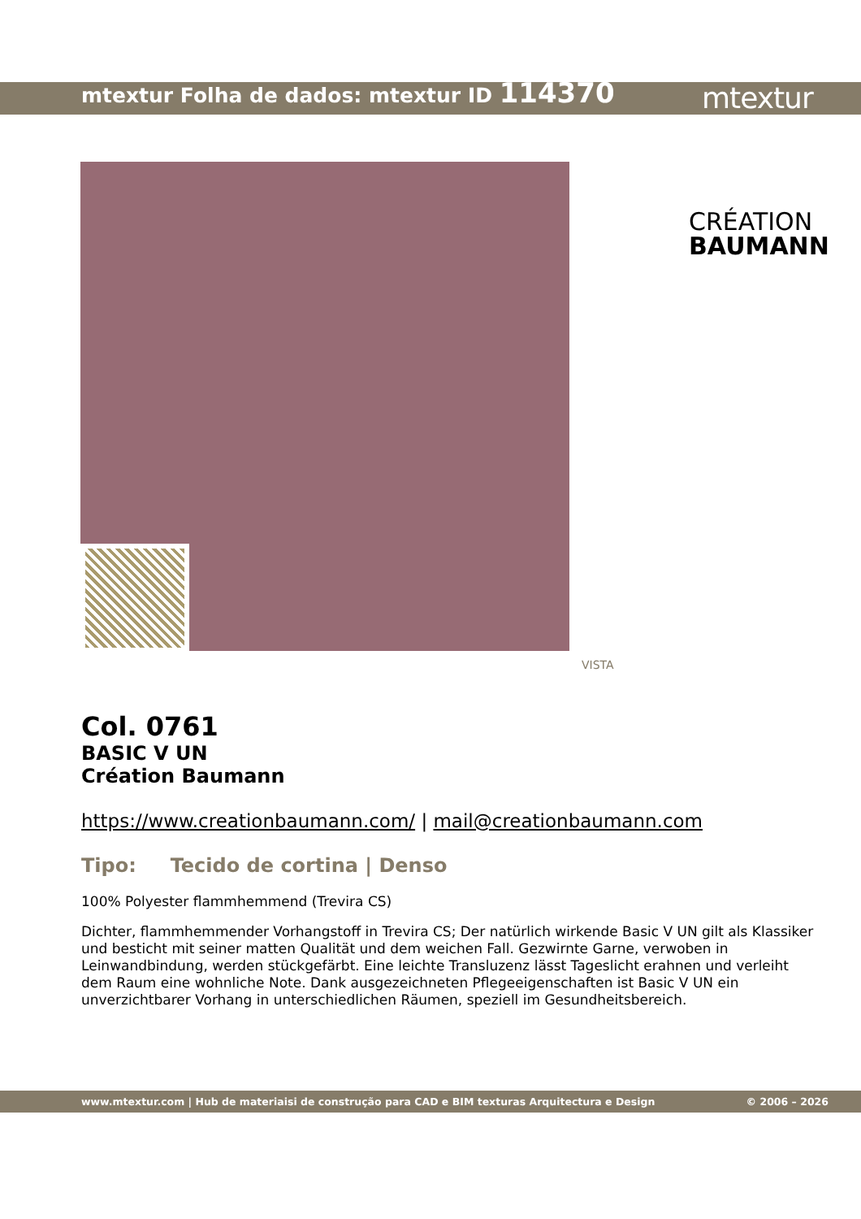mtextur Folha de dados: mtextur ID 114370
mtextur
CRÉATION
BAUMANN
VISTA
Col. 0761
BASIC V UN
Création Baumann
https://www.creationbaumann.com/ | mail@creationbaumann.com
Tipo: Tecido de cortina | Denso
100% Polyester flammhemmend (Trevira CS)
Dichter, flammhemmender Vorhangstoff in Trevira CS; Der natürlich wirkende Basic V UN gilt als Klassiker und besticht mit seiner matten Qualität und dem weichen Fall. Gezwirnte Garne, verwoben in Leinwandbindung, werden stückgefärbt. Eine leichte Transluzenz lässt Tageslicht erahnen und verleiht dem Raum eine wohnliche Note. Dank ausgezeichneten Pflegeeigenschaften ist Basic V UN ein unverzichtbarer Vorhang in unterschiedlichen Räumen, speziell im Gesundheitsbereich.
www.mtextur.com | Hub de materiaisi de construção para CAD e BIM texturas Arquitectura e Design © 2006 – 2026